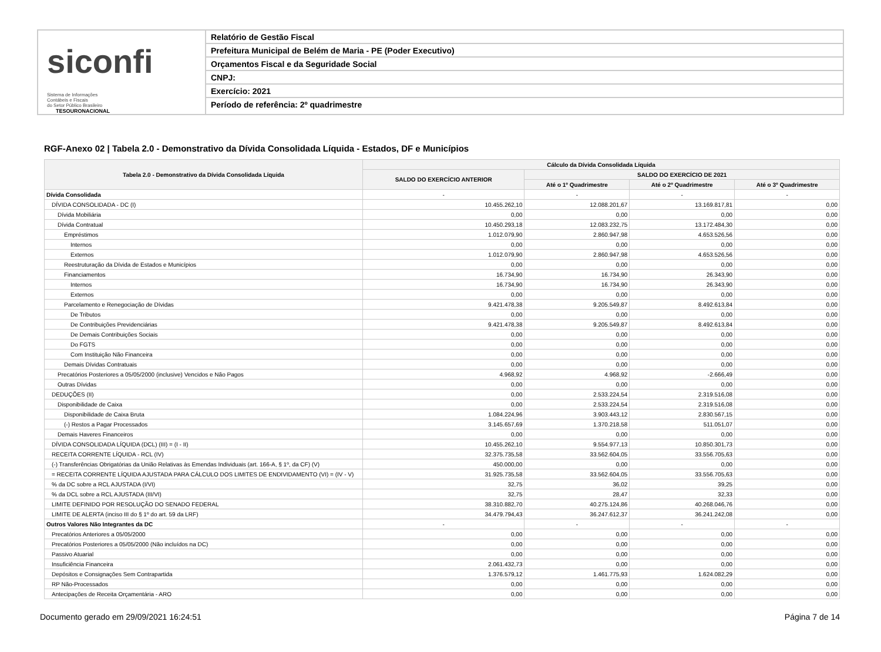siconfi Sistema de Informações
Contábeis e Fiscais
do Setor Público Brasileiro
TESOURONACIONAL
Relatório de Gestão Fiscal
Prefeitura Municipal de Belém de Maria - PE (Poder Executivo)
Orçamentos Fiscal e da Seguridade Social
CNPJ:
Exercício: 2021
Período de referência: 2º quadrimestre
RGF-Anexo 02 | Tabela 2.0 - Demonstrativo da Dívida Consolidada Líquida - Estados, DF e Municípios
| Tabela 2.0 - Demonstrativo da Dívida Consolidada Líquida | Cálculo da Dívida Consolidada Líquida | | | |
| --- | --- | --- | --- | --- |
| | SALDO DO EXERCÍCIO ANTERIOR | SALDO DO EXERCÍCIO DE 2021 | | |
| | | Até o 1º Quadrimestre | Até o 2º Quadrimestre | Até o 3º Quadrimestre |
| Dívida Consolidada | - | - | - | - |
| DÍVIDA CONSOLIDADA - DC (I) | 10.455.262,10 | 12.088.201,67 | 13.169.817,81 | 0,00 |
| Dívida Mobiliária | 0,00 | 0,00 | 0,00 | 0,00 |
| Dívida Contratual | 10.450.293,18 | 12.083.232,75 | 13.172.484,30 | 0,00 |
| Empréstimos | 1.012.079,90 | 2.860.947,98 | 4.653.526,56 | 0,00 |
| Internos | 0,00 | 0,00 | 0,00 | 0,00 |
| Externos | 1.012.079,90 | 2.860.947,98 | 4.653.526,56 | 0,00 |
| Reestruturação da Dívida de Estados e Municípios | 0,00 | 0,00 | 0,00 | 0,00 |
| Financiamentos | 16.734,90 | 16.734,90 | 26.343,90 | 0,00 |
| Internos | 16.734,90 | 16.734,90 | 26.343,90 | 0,00 |
| Externos | 0,00 | 0,00 | 0,00 | 0,00 |
| Parcelamento e Renegociação de Dívidas | 9.421.478,38 | 9.205.549,87 | 8.492.613,84 | 0,00 |
| De Tributos | 0,00 | 0,00 | 0,00 | 0,00 |
| De Contribuições Previdenciárias | 9.421.478,38 | 9.205.549,87 | 8.492.613,84 | 0,00 |
| De Demais Contribuições Sociais | 0,00 | 0,00 | 0,00 | 0,00 |
| Do FGTS | 0,00 | 0,00 | 0,00 | 0,00 |
| Com Instituição Não Financeira | 0,00 | 0,00 | 0,00 | 0,00 |
| Demais Dívidas Contratuais | 0,00 | 0,00 | 0,00 | 0,00 |
| Precatórios Posteriores a 05/05/2000 (inclusive) Vencidos e Não Pagos | 4.968,92 | 4.968,92 | -2.666,49 | 0,00 |
| Outras Dívidas | 0,00 | 0,00 | 0,00 | 0,00 |
| DEDUÇÕES (II) | 0,00 | 2.533.224,54 | 2.319.516,08 | 0,00 |
| Disponibilidade de Caixa | 0,00 | 2.533.224,54 | 2.319.516,08 | 0,00 |
| Disponibilidade de Caixa Bruta | 1.084.224,96 | 3.903.443,12 | 2.830.567,15 | 0,00 |
| (-) Restos a Pagar Processados | 3.145.657,69 | 1.370.218,58 | 511.051,07 | 0,00 |
| Demais Haveres Financeiros | 0,00 | 0,00 | 0,00 | 0,00 |
| DÍVIDA CONSOLIDADA LÍQUIDA (DCL) (III) = (I - II) | 10.455.262,10 | 9.554.977,13 | 10.850.301,73 | 0,00 |
| RECEITA CORRENTE LÍQUIDA - RCL (IV) | 32.375.735,58 | 33.562.604,05 | 33.556.705,63 | 0,00 |
| (-) Transferências Obrigatórias da União Relativas às Emendas Individuais (art. 166-A, § 1º, da CF) (V) | 450.000,00 | 0,00 | 0,00 | 0,00 |
| = RECEITA CORRENTE LÍQUIDA AJUSTADA PARA CÁLCULO DOS LIMITES DE ENDIVIDAMENTO (VI) = (IV - V) | 31.925.735,58 | 33.562.604,05 | 33.556.705,63 | 0,00 |
| % da DC sobre a RCL AJUSTADA (I/VI) | 32,75 | 36,02 | 39,25 | 0,00 |
| % da DCL sobre a RCL AJUSTADA (III/VI) | 32,75 | 28,47 | 32,33 | 0,00 |
| LIMITE DEFINIDO POR RESOLUÇÃO DO SENADO FEDERAL | 38.310.882,70 | 40.275.124,86 | 40.268.046,76 | 0,00 |
| LIMITE DE ALERTA (inciso III do § 1º do art. 59 da LRF) | 34.479.794,43 | 36.247.612,37 | 36.241.242,08 | 0,00 |
| Outros Valores Não Integrantes da DC | - | - | - | - |
| Precatórios Anteriores a 05/05/2000 | 0,00 | 0,00 | 0,00 | 0,00 |
| Precatórios Posteriores a 05/05/2000 (Não incluídos na DC) | 0,00 | 0,00 | 0,00 | 0,00 |
| Passivo Atuarial | 0,00 | 0,00 | 0,00 | 0,00 |
| Insuficiência Financeira | 2.061.432,73 | 0,00 | 0,00 | 0,00 |
| Depósitos e Consignações Sem Contrapartida | 1.376.579,12 | 1.461.775,93 | 1.624.082,29 | 0,00 |
| RP Não-Processados | 0,00 | 0,00 | 0,00 | 0,00 |
| Antecipações de Receita Orçamentária - ARO | 0,00 | 0,00 | 0,00 | 0,00 |
Documento gerado em 29/09/2021 16:24:51 Página 7 de 14